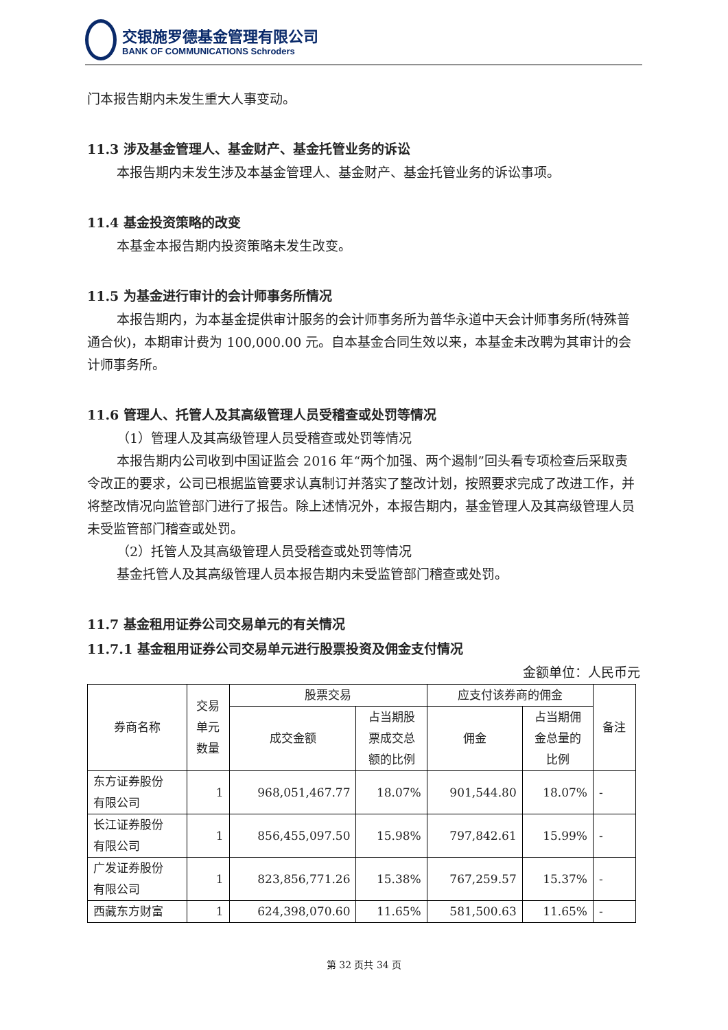交银施罗德基金管理有限公司
BANK OF COMMUNICATIONS Schroders
门本报告期内未发生重大人事变动。
11.3 涉及基金管理人、基金财产、基金托管业务的诉讼
本报告期内未发生涉及本基金管理人、基金财产、基金托管业务的诉讼事项。
11.4 基金投资策略的改变
本基金本报告期内投资策略未发生改变。
11.5 为基金进行审计的会计师事务所情况
本报告期内，为本基金提供审计服务的会计师事务所为普华永道中天会计师事务所(特殊普通合伙)，本期审计费为 100,000.00 元。自本基金合同生效以来，本基金未改聘为其审计的会计师事务所。
11.6 管理人、托管人及其高级管理人员受稽查或处罚等情况
（1）管理人及其高级管理人员受稽查或处罚等情况
本报告期内公司收到中国证监会 2016 年“两个加强、两个遏制”回头看专项检查后采取责令改正的要求，公司已根据监管要求认真制订并落实了整改计划，按照要求完成了改进工作，并将整改情况向监管部门进行了报告。除上述情况外，本报告期内，基金管理人及其高级管理人员未受监管部门稽查或处罚。
（2）托管人及其高级管理人员受稽查或处罚等情况
基金托管人及其高级管理人员本报告期内未受监管部门稽查或处罚。
11.7 基金租用证券公司交易单元的有关情况
11.7.1 基金租用证券公司交易单元进行股票投资及佣金支付情况
金额单位：人民币元
| 券商名称 | 交易 单元 数量 | 股票交易 | | 应支付该券商的佣金 | | 备注 |
| --- | --- | --- | --- | --- | --- | --- |
| | | 成交金额 | 占当期股 票成交总 额的比例 | 佣金 | 占当期佣 金总量的 比例 | |
| 东方证券股份 有限公司 | 1 | 968,051,467.77 | 18.07% | 901,544.80 | 18.07% | - |
| 长江证券股份 有限公司 | 1 | 856,455,097.50 | 15.98% | 797,842.61 | 15.99% | - |
| 广发证券股份 有限公司 | 1 | 823,856,771.26 | 15.38% | 767,259.57 | 15.37% | - |
| 西藏东方财富 | 1 | 624,398,070.60 | 11.65% | 581,500.63 | 11.65% | - |
第 32 页共 34 页